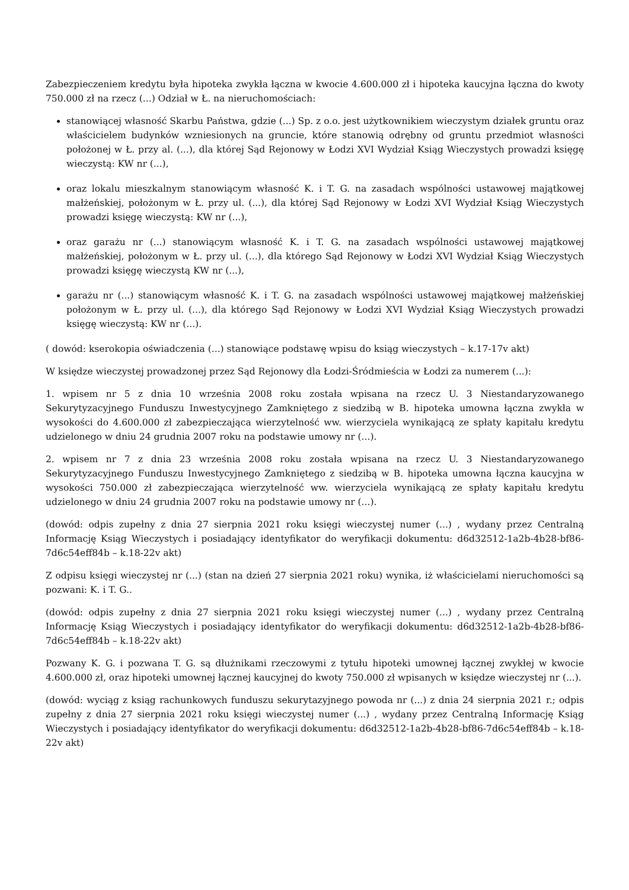Zabezpieczeniem kredytu była hipoteka zwykła łączna w kwocie 4.600.000 zł i hipoteka kaucyjna łączna do kwoty 750.000 zł na rzecz (...) Odział w Ł. na nieruchomościach:
stanowiącej własność Skarbu Państwa, gdzie (...) Sp. z o.o. jest użytkownikiem wieczystym działek gruntu oraz właścicielem budynków wzniesionych na gruncie, które stanowią odrębny od gruntu przedmiot własności położonej w Ł. przy al. (...), dla której Sąd Rejonowy w Łodzi XVI Wydział Ksiąg Wieczystych prowadzi księgę wieczystą: KW nr (...),
oraz lokalu mieszkalnym stanowiącym własność K. i T. G. na zasadach wspólności ustawowej majątkowej małżeńskiej, położonym w Ł. przy ul. (...), dla której Sąd Rejonowy w Łodzi XVI Wydział Ksiąg Wieczystych prowadzi księgę wieczystą: KW nr (...),
oraz garażu nr (...) stanowiącym własność K. i T. G. na zasadach wspólności ustawowej majątkowej małżeńskiej, położonym w Ł. przy ul. (...), dla którego Sąd Rejonowy w Łodzi XVI Wydział Ksiąg Wieczystych prowadzi księgę wieczystą KW nr (...),
garażu nr (...) stanowiącym własność K. i T. G. na zasadach wspólności ustawowej majątkowej małżeńskiej położonym w Ł. przy ul. (...), dla którego Sąd Rejonowy w Łodzi XVI Wydział Ksiąg Wieczystych prowadzi księgę wieczystą: KW nr (...).
( dowód: kserokopia oświadczenia (...) stanowiące podstawę wpisu do ksiąg wieczystych – k.17-17v akt)
W księdze wieczystej prowadzonej przez Sąd Rejonowy dla Łodzi-Śródmieścia w Łodzi za numerem (...):
1. wpisem nr 5 z dnia 10 września 2008 roku została wpisana na rzecz U. 3 Niestandaryzowanego Sekurytyzacyjnego Funduszu Inwestycyjnego Zamkniętego z siedzibą w B. hipoteka umowna łączna zwykła w wysokości do 4.600.000 zł zabezpieczająca wierzytelność ww. wierzyciela wynikającą ze spłaty kapitału kredytu udzielonego w dniu 24 grudnia 2007 roku na podstawie umowy nr (...).
2. wpisem nr 7 z dnia 23 września 2008 roku została wpisana na rzecz U. 3 Niestandaryzowanego Sekurytyzacyjnego Funduszu Inwestycyjnego Zamkniętego z siedzibą w B. hipoteka umowna łączna kaucyjna w wysokości 750.000 zł zabezpieczająca wierzytelność ww. wierzyciela wynikającą ze spłaty kapitału kredytu udzielonego w dniu 24 grudnia 2007 roku na podstawie umowy nr (...).
(dowód: odpis zupełny z dnia 27 sierpnia 2021 roku księgi wieczystej numer (...) , wydany przez Centralną Informację Ksiąg Wieczystych i posiadający identyfikator do weryfikacji dokumentu: d6d32512-1a2b-4b28-bf86-7d6c54eff84b – k.18-22v akt)
Z odpisu księgi wieczystej nr (...) (stan na dzień 27 sierpnia 2021 roku) wynika, iż właścicielami nieruchomości są pozwani: K. i T. G..
(dowód: odpis zupełny z dnia 27 sierpnia 2021 roku księgi wieczystej numer (...) , wydany przez Centralną Informację Ksiąg Wieczystych i posiadający identyfikator do weryfikacji dokumentu: d6d32512-1a2b-4b28-bf86-7d6c54eff84b – k.18-22v akt)
Pozwany K. G. i pozwana T. G. są dłużnikami rzeczowymi z tytułu hipoteki umownej łącznej zwykłej w kwocie 4.600.000 zł, oraz hipoteki umownej łącznej kaucyjnej do kwoty 750.000 zł wpisanych w księdze wieczystej nr (...).
(dowód: wyciąg z ksiąg rachunkowych funduszu sekurytazyjnego powoda nr (...) z dnia 24 sierpnia 2021 r.; odpis zupełny z dnia 27 sierpnia 2021 roku księgi wieczystej numer (...) , wydany przez Centralną Informację Ksiąg Wieczystych i posiadający identyfikator do weryfikacji dokumentu: d6d32512-1a2b-4b28-bf86-7d6c54eff84b – k.18-22v akt)